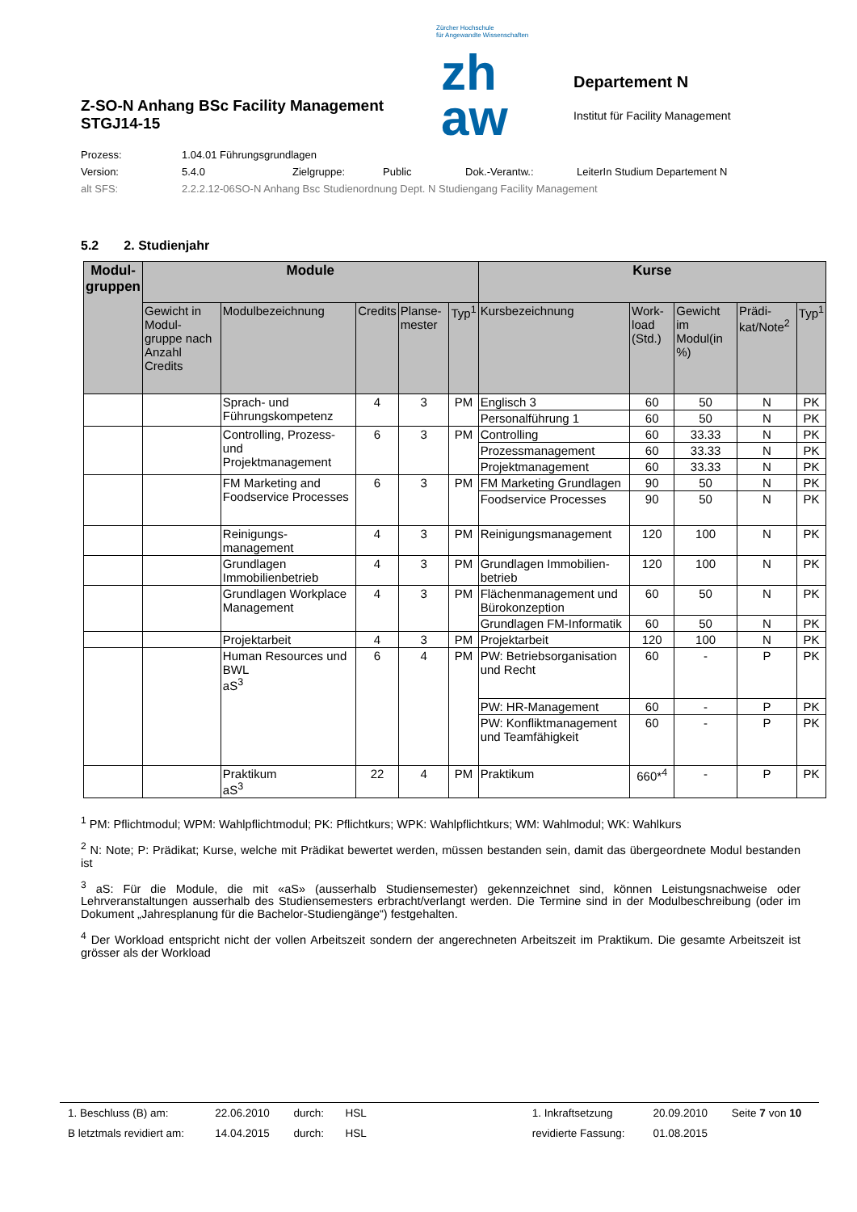Z-SO-N Anhang BSc Facility Management
STGJ14-15
Zürcher Hochschule
für Angewandte Wissenschaften
zh
aw
Departement N
Institut für Facility Management
Prozess: 1.04.01 Führungsgrundlagen
Version: 5.4.0 Zielgruppe: Public Dok.-Verantw.: LeiterIn Studium Departement N
alt SFS: 2.2.2.12-06SO-N Anhang Bsc Studienordnung Dept. N Studiengang Facility Management
5.2 2. Studienjahr
| Modul- gruppen | Module | | | | | Kurse | | | | |
| --- | --- | --- | --- | --- | --- | --- | --- | --- | --- | --- |
| | Gewicht in Modul-gruppe nach Anzahl Credits | Modulbezeichnung | Credits | Planse-mester | Typ<sup>1</sup> | Kursbezeichnung | Work-load (Std.) | Gewicht im Modul(in %) | Prädi-kat/Note<sup>2</sup> | Typ<sup>1</sup> |
| | | Sprach- und Führungskompetenz | 4 | 3 | PM | Englisch 3 | 60 | 50 | N | PK |
| | | | | | | Personalführung 1 | 60 | 50 | N | PK |
| | | Controlling, Prozess- und Projektmanagement | 6 | 3 | PM | Controlling | 60 | 33.33 | N | PK |
| | | | | | | Prozessmanagement | 60 | 33.33 | N | PK |
| | | | | | | Projektmanagement | 60 | 33.33 | N | PK |
| | | FM Marketing and Foodservice Processes | 6 | 3 | PM | FM Marketing Grundlagen | 90 | 50 | N | PK |
| | | | | | | Foodservice Processes | 90 | 50 | N | PK |
| | | Reinigungs-management | 4 | 3 | PM | Reinigungsmanagement | 120 | 100 | N | PK |
| | | Grundlagen Immobilienbetrieb | 4 | 3 | PM | Grundlagen Immobilien-betrieb | 120 | 100 | N | PK |
| | | Grundlagen Workplace Management | 4 | 3 | PM | Flächenmanagement und Bürokonzeption | 60 | 50 | N | PK |
| | | | | | | Grundlagen FM-Informatik | 60 | 50 | N | PK |
| | | Projektarbeit | 4 | 3 | PM | Projektarbeit | 120 | 100 | N | PK |
| | | Human Resources und BWL aS<sup>3</sup> | 6 | 4 | PM | PW: Betriebsorganisation und Recht | 60 | - | P | PK |
| | | | | | | PW: HR-Management | 60 | - | P | PK |
| | | | | | | PW: Konfliktmanagement und Teamfähigkeit | 60 | - | P | PK |
| | | Praktikum aS<sup>3</sup> | 22 | 4 | PM | Praktikum | 660*<sup>4</sup> | - | P | PK |
<sup>1</sup> PM: Pflichtmodul; WPM: Wahlpflichtmodul; PK: Pflichtkurs; WPK: Wahlpflichtkurs; WM: Wahlmodul; WK: Wahlkurs
<sup>2</sup> N: Note; P: Prädikat; Kurse, welche mit Prädikat bewertet werden, müssen bestanden sein, damit das übergeordnete Modul bestanden ist
<sup>3</sup> aS: Für die Module, die mit «aS» (ausserhalb Studiensemester) gekennzeichnet sind, können Leistungsnachweise oder Lehrveranstaltungen ausserhalb des Studiensemesters erbracht/verlangt werden. Die Termine sind in der Modulbeschreibung (oder im Dokument „Jahresplanung für die Bachelor-Studiengänge“) festgehalten.
<sup>4</sup> Der Workload entspricht nicht der vollen Arbeitszeit sondern der angerechneten Arbeitszeit im Praktikum. Die gesamte Arbeitszeit ist grösser als der Workload
| 1. Beschluss (B) am: | 22.06.2010 | durch: | HSL | | 1. Inkraftsetzung | 20.09.2010 | Seite 7 von 10 |
| B letztmals revidiert am: | 14.04.2015 | durch: | HSL | | revidierte Fassung: | 01.08.2015 | |